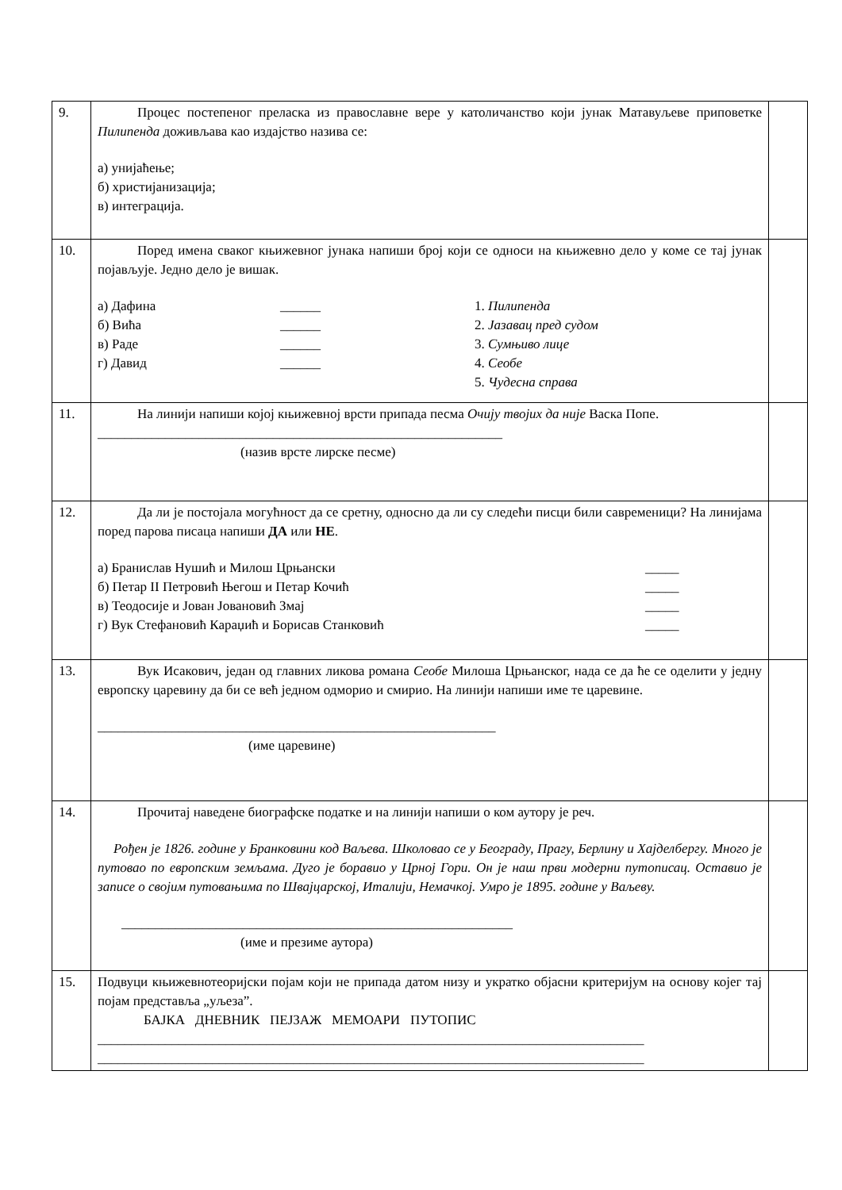| 9. | Процес постепеног преласка из православне вере у католичанство који јунак Матавуљеве приповетке Пилипенда доживљава као издајство назива се: а) унијаћење; б) христијанизација; в) интеграција. | |
| 10. | Поред имена сваког књижевног јунака напиши број који се односи на књижевно дело у коме се тај јунак појављује. Једно дело је вишак. а) Дафина ______ 1. Пилипенда б) Вића ______ 2. Јазавац пред судом в) Раде ______ 3. Сумњиво лице г) Давид ______ 4. Сеобе 5. Чудесна справа | |
| 11. | На линији напиши којој књижевној врсти припада песма Очију твојих да није Васка Попе. ____________________________________________________________ (назив врсте лирске песме) | |
| 12. | Да ли је постојала могућност да се сретну, односно да ли су следећи писци били савременици? На линијама поред парова писаца напиши ДА или НЕ . а) Бранислав Нушић и Милош Црњански _____ б) Петар II Петровић Његош и Петар Кочић _____ в) Теодосије и Јован Јовановић Змај _____ г) Вук Стефановић Караџић и Борисав Станковић _____ | |
| 13. | Вук Исакович, један од главних ликова романа Сеобе Милоша Црњанског, нада се да ће се оделити у једну европску царевину да би се већ једном одморио и смирио. На линији напиши име те царевине. ___________________________________________________________ (име царевине) | |
| 14. | Прочитај наведене биографске податке и на линији напиши о ком аутору је реч. Рођен је 1826. године у Бранковини код Ваљева. Школовао се у Београду, Прагу, Берлину и Хајделбергу. Много је путовао по европским земљама. Дуго је боравио у Црној Гори. Он је наш први модерни путописац. Оставио је записе о својим путовањима по Швајцарској, Италији, Немачкој. Умро је 1895. године у Ваљеву. __________________________________________________________ (име и презиме аутора) | |
| 15. | Подвуци књижевнотеоријски појам који не припада датом низу и укратко објасни критеријум на основу којег тај појам представља „уљеза”. БАЈКА ДНЕВНИК ПЕЈЗАЖ МЕМОАРИ ПУТОПИС _________________________________________________________________________________ _________________________________________________________________________________ | |